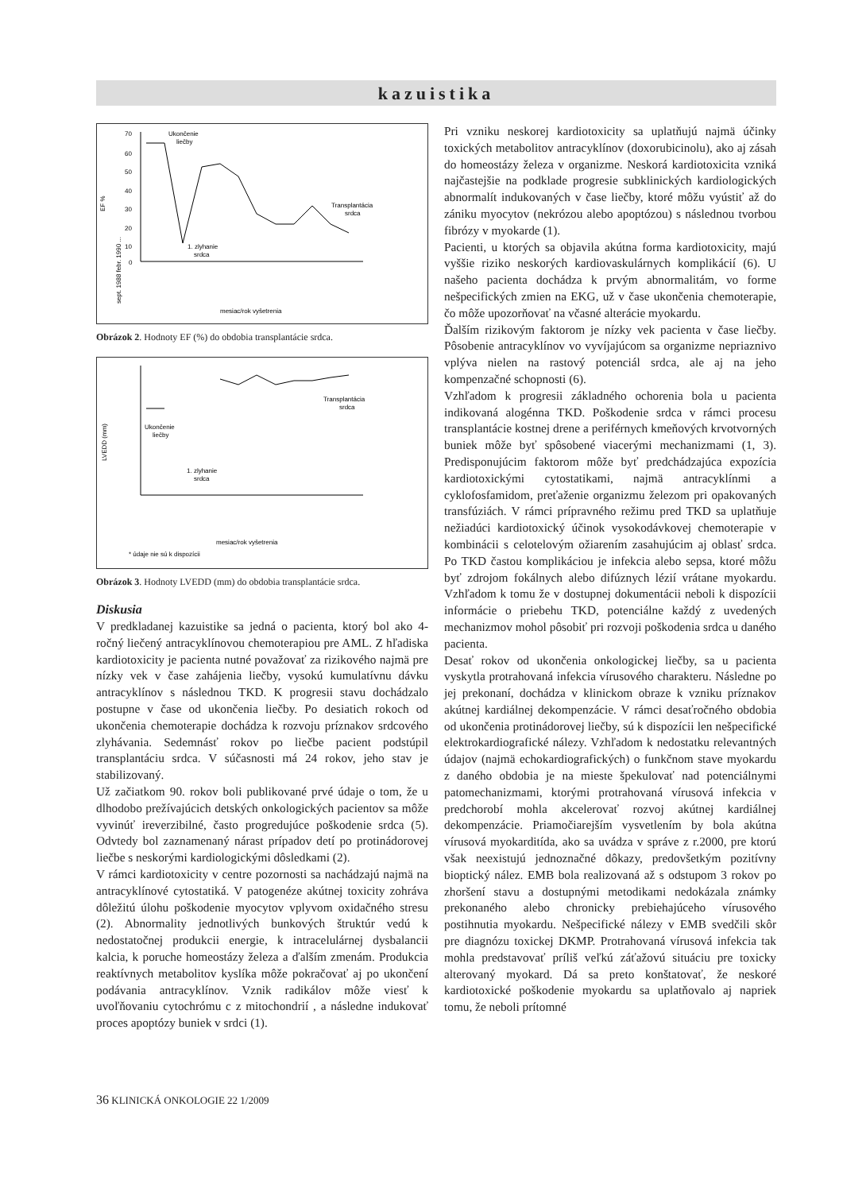kazuistika
EF %
70
60
50
40
30
20
10
0
Ukončenie
liečby
1. zlyhanie
srdca
Transplantácia
srdca
sept. 1988 febr. 1990 ...
mesiac/rok vyšetrenia
Obrázok 2. Hodnoty EF (%) do obdobia transplantácie srdca.
LVEDD (mm)
Ukončenie
liečby
1. zlyhanie
srdca
Transplantácia
srdca
mesiac/rok vyšetrenia
* údaje nie sú k dispozícii
Obrázok 3. Hodnoty LVEDD (mm) do obdobia transplantácie srdca.
Diskusia
V predkladanej kazuistike sa jedná o pacienta, ktorý bol ako 4-ročný liečený antracyklínovou chemoterapiou pre AML. Z hľadiska kardiotoxicity je pacienta nutné považovať za rizikového najmä pre nízky vek v čase zahájenia liečby, vysokú kumulatívnu dávku antracyklínov s následnou TKD. K progresii stavu dochádzalo postupne v čase od ukončenia liečby. Po desiatich rokoch od ukončenia chemoterapie dochádza k rozvoju príznakov srdcového zlyhávania. Sedemnásť rokov po liečbe pacient podstúpil transplantáciu srdca. V súčasnosti má 24 rokov, jeho stav je stabilizovaný.
Už začiatkom 90. rokov boli publikované prvé údaje o tom, že u dlhodobo prežívajúcich detských onkologických pacientov sa môže vyvinúť ireverzibilné, často progredujúce poškodenie srdca (5). Odvtedy bol zaznamenaný nárast prípadov detí po protinádorovej liečbe s neskorými kardiologickými dôsledkami (2).
V rámci kardiotoxicity v centre pozornosti sa nachádzajú najmä na antracyklínové cytostatiká. V patogenéze akútnej toxicity zohráva dôležitú úlohu poškodenie myocytov vplyvom oxidačného stresu (2). Abnormality jednotlivých bunkových štruktúr vedú k nedostatočnej produkcii energie, k intracelulárnej dysbalancii kalcia, k poruche homeostázy železa a ďalším zmenám. Produkcia reaktívnych metabolitov kyslíka môže pokračovať aj po ukončení podávania antracyklínov. Vznik radikálov môže viesť k uvoľňovaniu cytochrómu c z mitochondrií , a následne indukovať proces apoptózy buniek v srdci (1).
Pri vzniku neskorej kardiotoxicity sa uplatňujú najmä účinky toxických metabolitov antracyklínov (doxorubicinolu), ako aj zásah do homeostázy železa v organizme. Neskorá kardiotoxicita vzniká najčastejšie na podklade progresie subklinických kardiologických abnormalít indukovaných v čase liečby, ktoré môžu vyústiť až do zániku myocytov (nekrózou alebo apoptózou) s následnou tvorbou fibrózy v myokarde (1).
Pacienti, u ktorých sa objavila akútna forma kardiotoxicity, majú vyššie riziko neskorých kardiovaskulárnych komplikácií (6). U našeho pacienta dochádza k prvým abnormalitám, vo forme nešpecifických zmien na EKG, už v čase ukončenia chemoterapie, čo môže upozorňovať na včasné alterácie myokardu.
Ďalším rizikovým faktorom je nízky vek pacienta v čase liečby. Pôsobenie antracyklínov vo vyvíjajúcom sa organizme nepriaznivo vplýva nielen na rastový potenciál srdca, ale aj na jeho kompenzačné schopnosti (6).
Vzhľadom k progresii základného ochorenia bola u pacienta indikovaná alogénna TKD. Poškodenie srdca v rámci procesu transplantácie kostnej drene a periférnych kmeňových krvotvorných buniek môže byť spôsobené viacerými mechanizmami (1, 3). Predisponujúcim faktorom môže byť predchádzajúca expozícia kardiotoxickými cytostatikami, najmä antracyklínmi a cyklofosfamidom, preťaženie organizmu železom pri opakovaných transfúziách. V rámci prípravného režimu pred TKD sa uplatňuje nežiadúci kardiotoxický účinok vysokodávkovej chemoterapie v kombinácii s celotelovým ožiarením zasahujúcim aj oblasť srdca. Po TKD častou komplikáciou je infekcia alebo sepsa, ktoré môžu byť zdrojom fokálnych alebo difúznych lézií vrátane myokardu. Vzhľadom k tomu že v dostupnej dokumentácii neboli k dispozícii informácie o priebehu TKD, potenciálne každý z uvedených mechanizmov mohol pôsobiť pri rozvoji poškodenia srdca u daného pacienta.
Desať rokov od ukončenia onkologickej liečby, sa u pacienta vyskytla protrahovaná infekcia vírusového charakteru. Následne po jej prekonaní, dochádza v klinickom obraze k vzniku príznakov akútnej kardiálnej dekompenzácie. V rámci desaťročného obdobia od ukončenia protinádorovej liečby, sú k dispozícii len nešpecifické elektrokardiografické nálezy. Vzhľadom k nedostatku relevantných údajov (najmä echokardiografických) o funkčnom stave myokardu z daného obdobia je na mieste špekulovať nad potenciálnymi patomechanizmami, ktorými protrahovaná vírusová infekcia v predchorobí mohla akcelerovať rozvoj akútnej kardiálnej dekompenzácie. Priamočiarejším vysvetlením by bola akútna vírusová myokarditída, ako sa uvádza v správe z r.2000, pre ktorú však neexistujú jednoznačné dôkazy, predovšetkým pozitívny bioptický nález. EMB bola realizovaná až s odstupom 3 rokov po zhoršení stavu a dostupnými metodikami nedokázala známky prekonaného alebo chronicky prebiehajúceho vírusového postihnutia myokardu. Nešpecifické nálezy v EMB svedčili skôr pre diagnózu toxickej DKMP. Protrahovaná vírusová infekcia tak mohla predstavovať príliš veľkú záťažovú situáciu pre toxicky alterovaný myokard. Dá sa preto konštatovať, že neskoré kardiotoxické poškodenie myokardu sa uplatňovalo aj napriek tomu, že neboli prítomné
36 KLINICKÁ ONKOLOGIE 22 1/2009